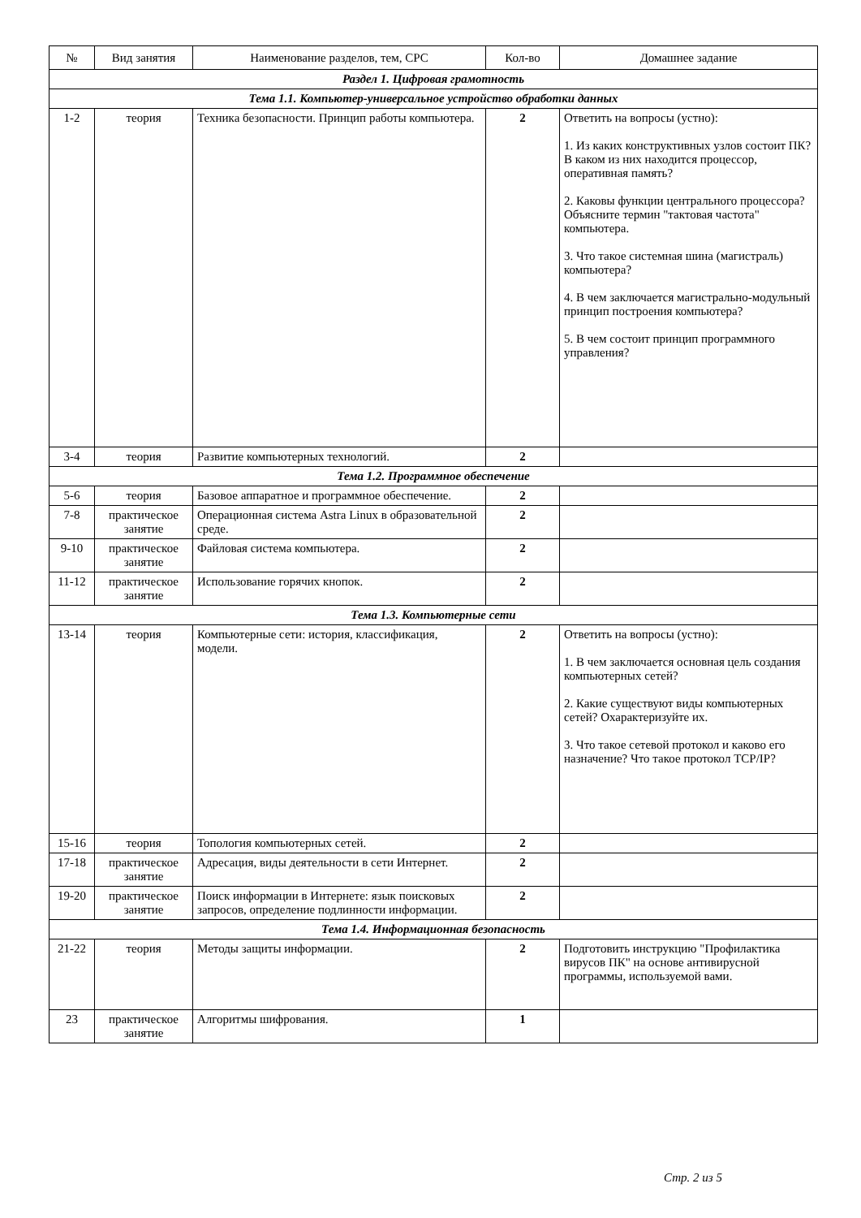| № | Вид занятия | Наименование разделов, тем, СРС | Кол-во | Домашнее задание |
| --- | --- | --- | --- | --- |
| Раздел 1. Цифровая грамотность | | | | |
| Тема 1.1. Компьютер-универсальное устройство обработки данных | | | | |
| 1-2 | теория | Техника безопасности. Принцип работы компьютера. | 2 | Ответить на вопросы (устно): 1. Из каких конструктивных узлов состоит ПК? В каком из них находится процессор, оперативная память? 2. Каковы функции центрального процессора? Объясните термин "тактовая частота" компьютера. 3. Что такое системная шина (магистраль) компьютера? 4. В чем заключается магистрально-модульный принцип построения компьютера? 5. В чем состоит принцип программного управления? |
| 3-4 | теория | Развитие компьютерных технологий. | 2 | |
| Тема 1.2. Программное обеспечение | | | | |
| 5-6 | теория | Базовое аппаратное и программное обеспечение. | 2 | |
| 7-8 | практическое занятие | Операционная система Astra Linux в образовательной среде. | 2 | |
| 9-10 | практическое занятие | Файловая система компьютера. | 2 | |
| 11-12 | практическое занятие | Использование горячих кнопок. | 2 | |
| Тема 1.3. Компьютерные сети | | | | |
| 13-14 | теория | Компьютерные сети: история, классификация, модели. | 2 | Ответить на вопросы (устно): 1. В чем заключается основная цель создания компьютерных сетей? 2. Какие существуют виды компьютерных сетей? Охарактеризуйте их. 3. Что такое сетевой протокол и каково его назначение? Что такое протокол TCP/IP? |
| 15-16 | теория | Топология компьютерных сетей. | 2 | |
| 17-18 | практическое занятие | Адресация, виды деятельности в сети Интернет. | 2 | |
| 19-20 | практическое занятие | Поиск информации в Интернете: язык поисковых запросов, определение подлинности информации. | 2 | |
| Тема 1.4. Информационная безопасность | | | | |
| 21-22 | теория | Методы защиты информации. | 2 | Подготовить инструкцию "Профилактика вирусов ПК" на основе антивирусной программы, используемой вами. |
| 23 | практическое занятие | Алгоритмы шифрования. | 1 | |
Стр. 2 из 5